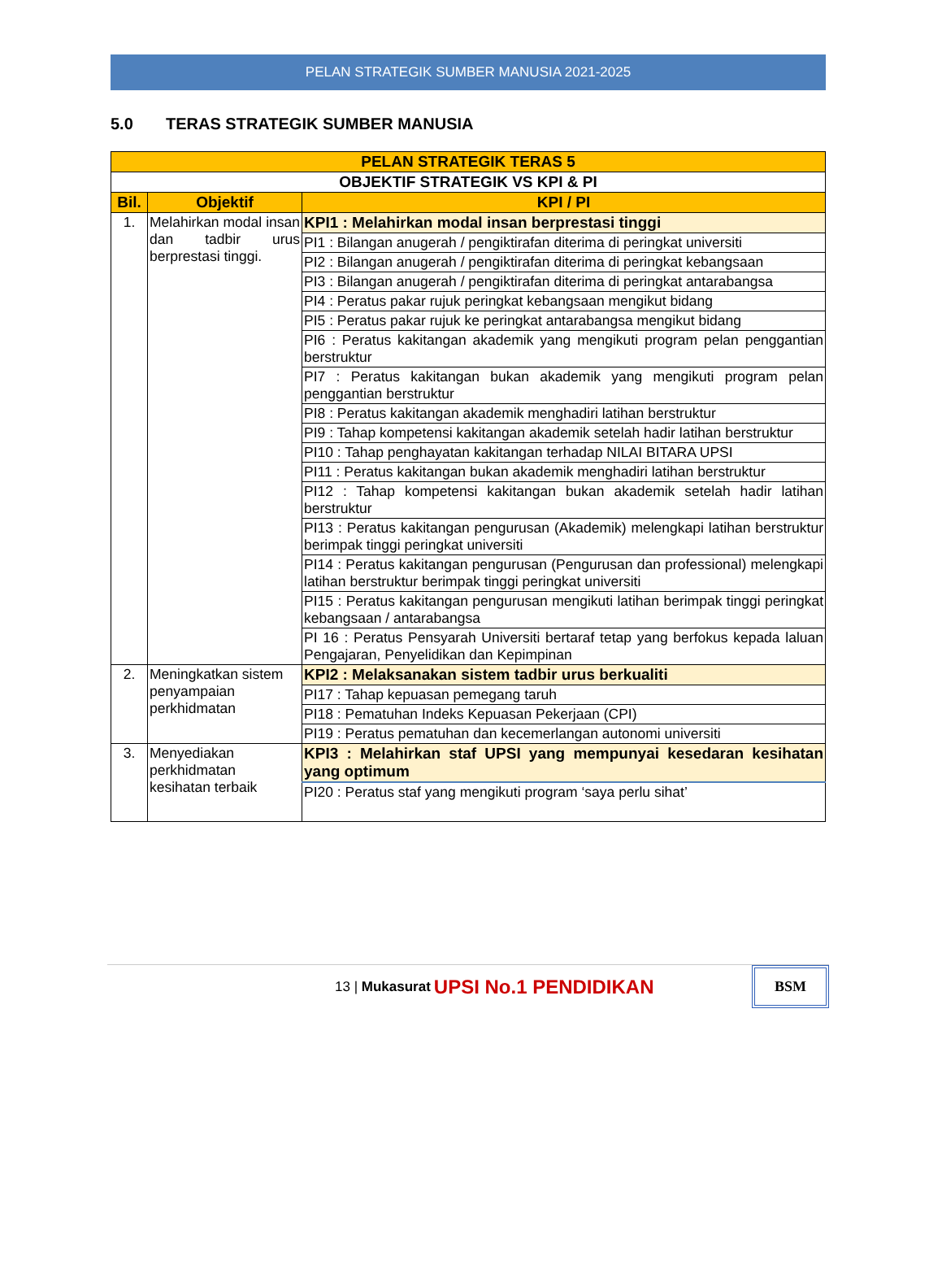PELAN STRATEGIK SUMBER MANUSIA 2021-2025
5.0 TERAS STRATEGIK SUMBER MANUSIA
| PELAN STRATEGIK TERAS 5 | | |
| --- | --- | --- |
| OBJEKTIF STRATEGIK VS KPI & PI | | |
| Bil. | Objektif | KPI / PI |
| 1. | Melahirkan modal insan dan tadbir urus berprestasi tinggi. | KPI1 : Melahirkan modal insan berprestasi tinggi |
| | | PI1 : Bilangan anugerah / pengiktirafan diterima di peringkat universiti |
| | | PI2 : Bilangan anugerah / pengiktirafan diterima di peringkat kebangsaan |
| | | PI3 : Bilangan anugerah / pengiktirafan diterima di peringkat antarabangsa |
| | | PI4 : Peratus pakar rujuk peringkat kebangsaan mengikut bidang |
| | | PI5 : Peratus pakar rujuk ke peringkat antarabangsa mengikut bidang |
| | | PI6 : Peratus kakitangan akademik yang mengikuti program pelan penggantian berstruktur |
| | | PI7 : Peratus kakitangan bukan akademik yang mengikuti program pelan penggantian berstruktur |
| | | PI8 : Peratus kakitangan akademik menghadiri latihan berstruktur |
| | | PI9 : Tahap kompetensi kakitangan akademik setelah hadir latihan berstruktur |
| | | PI10 : Tahap penghayatan kakitangan terhadap NILAI BITARA UPSI |
| | | PI11 : Peratus kakitangan bukan akademik menghadiri latihan berstruktur |
| | | PI12 : Tahap kompetensi kakitangan bukan akademik setelah hadir latihan berstruktur |
| | | PI13 : Peratus kakitangan pengurusan (Akademik) melengkapi latihan berstruktur berimpak tinggi peringkat universiti |
| | | PI14 : Peratus kakitangan pengurusan (Pengurusan dan professional) melengkapi latihan berstruktur berimpak tinggi peringkat universiti |
| | | PI15 : Peratus kakitangan pengurusan mengikuti latihan berimpak tinggi peringkat kebangsaan / antarabangsa |
| | | PI 16 : Peratus Pensyarah Universiti bertaraf tetap yang berfokus kepada laluan Pengajaran, Penyelidikan dan Kepimpinan |
| 2. | Meningkatkan sistem penyampaian perkhidmatan | KPI2 : Melaksanakan sistem tadbir urus berkualiti |
| | | PI17 : Tahap kepuasan pemegang taruh |
| | | PI18 : Pematuhan Indeks Kepuasan Pekerjaan (CPI) |
| | | PI19 : Peratus pematuhan dan kecemerlangan autonomi universiti |
| 3. | Menyediakan perkhidmatan kesihatan terbaik | KPI3 : Melahirkan staf UPSI yang mempunyai kesedaran kesihatan yang optimum |
| | | PI20 : Peratus staf yang mengikuti program ‘saya perlu sihat’ |
13 | Mukasurat UPSI No.1 PENDIDIKAN BSM